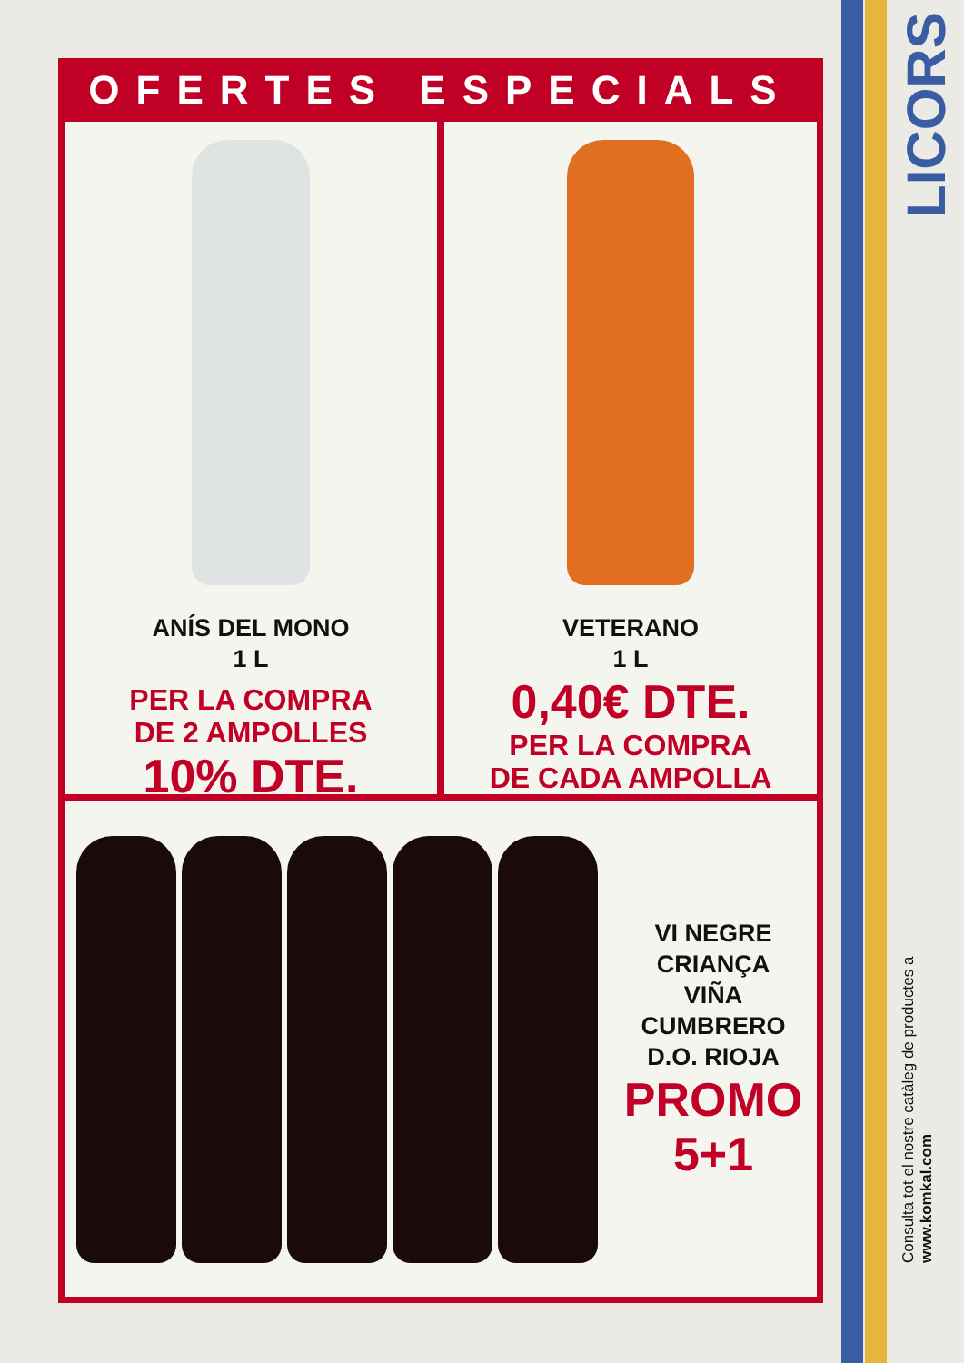OFERTES ESPECIALS
ANÍS DEL MONO
1 L
PER LA COMPRA
DE 2 AMPOLLES
10% DTE.
VETERANO
1 L
0,40€ DTE.
PER LA COMPRA
DE CADA AMPOLLA
VI NEGRE CRIANÇA
VIÑA CUMBRERO
D.O. RIOJA
PROMO 5+1
LICORS
Consulta tot el nostre catàleg de productes a www.komkal.com